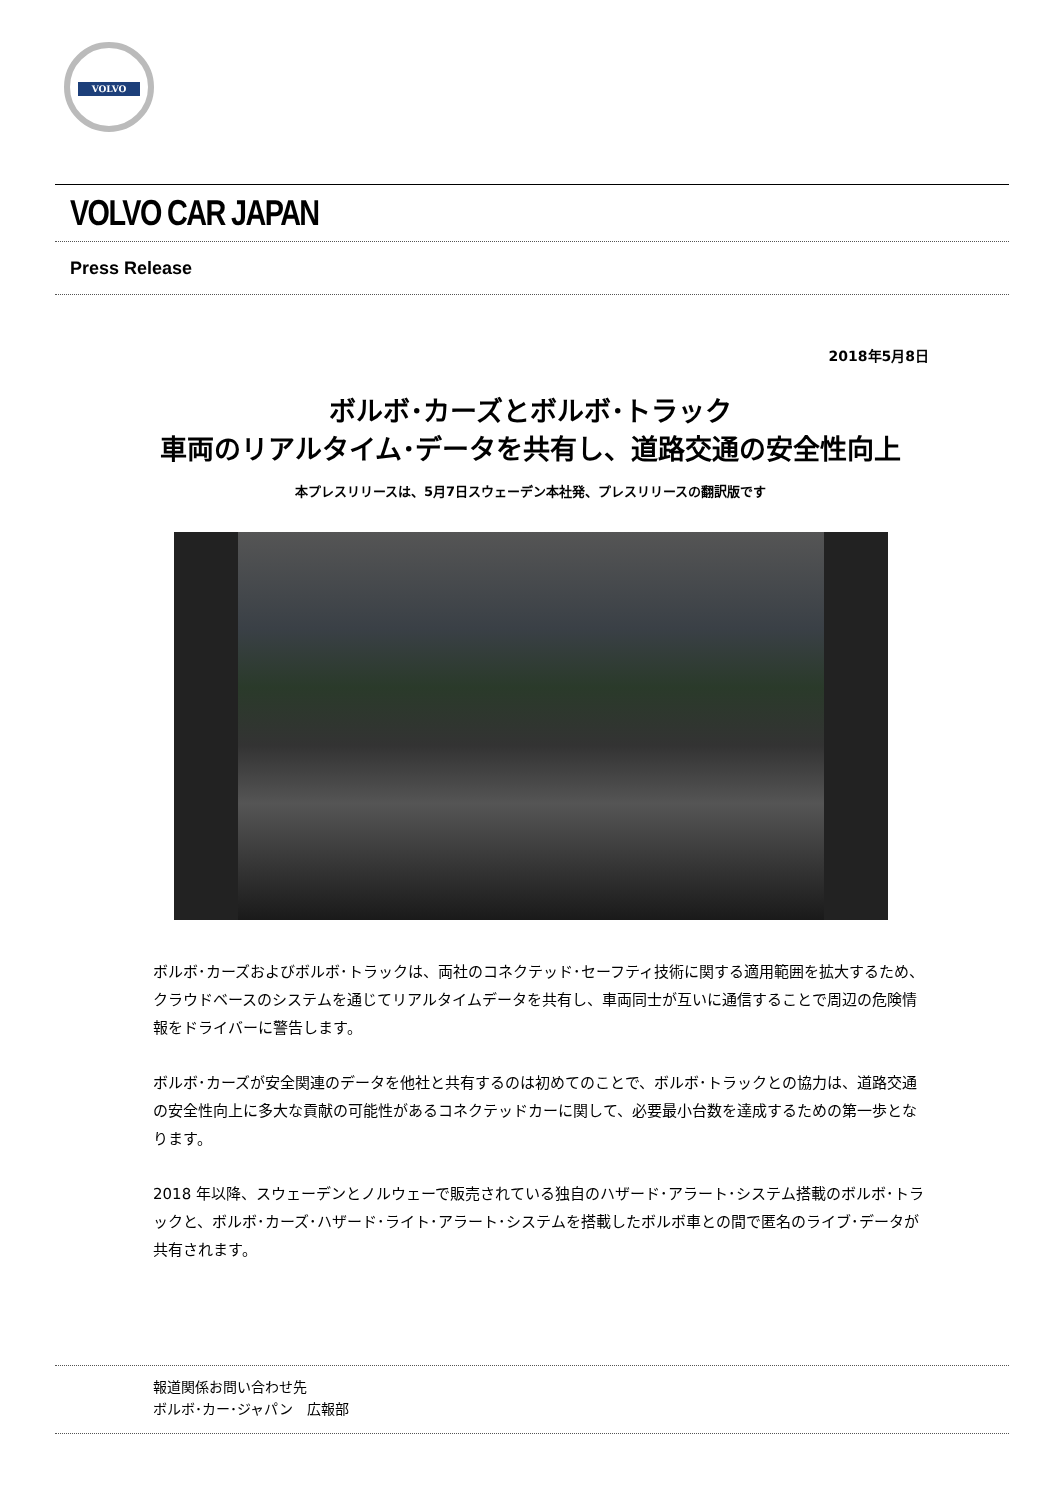VOLVO
VOLVO CAR JAPAN
Press Release
2018年5月8日
ボルボ･カーズとボルボ･トラック
車両のリアルタイム･データを共有し、道路交通の安全性向上
本プレスリリースは、5月7日スウェーデン本社発、プレスリリースの翻訳版です
ボルボ･カーズおよびボルボ･トラックは、両社のコネクテッド･セーフティ技術に関する適用範囲を拡大するため、クラウドベースのシステムを通じてリアルタイムデータを共有し、車両同士が互いに通信することで周辺の危険情報をドライバーに警告します。
ボルボ･カーズが安全関連のデータを他社と共有するのは初めてのことで、ボルボ･トラックとの協力は、道路交通の安全性向上に多大な貢献の可能性があるコネクテッドカーに関して、必要最小台数を達成するための第一歩となります。
2018 年以降、スウェーデンとノルウェーで販売されている独自のハザード･アラート･システム搭載のボルボ･トラックと、ボルボ･カーズ･ハザード･ライト･アラート･システムを搭載したボルボ車との間で匿名のライブ･データが共有されます。
報道関係お問い合わせ先
ボルボ･カー･ジャパン　広報部